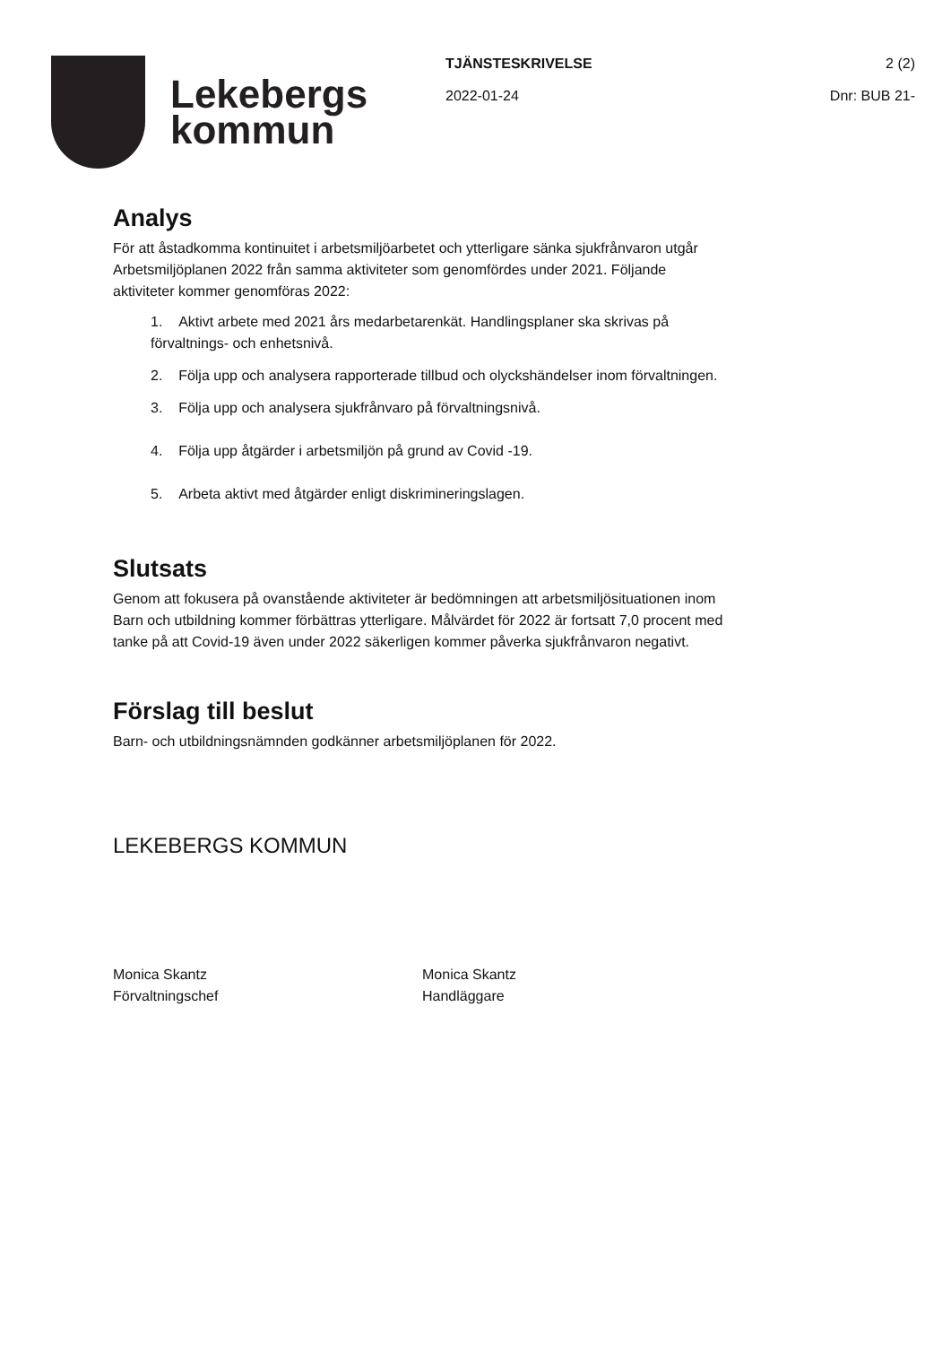Lekebergs
kommun
TJÄNSTESKRIVELSE 2 (2)
2022-01-24 Dnr: BUB 21-
Analys
För att åstadkomma kontinuitet i arbetsmiljöarbetet och ytterligare sänka sjukfrånvaron utgår Arbetsmiljöplanen 2022 från samma aktiviteter som genomfördes under 2021. Följande aktiviteter kommer genomföras 2022:
1. Aktivt arbete med 2021 års medarbetarenkät. Handlingsplaner ska skrivas på förvaltnings- och enhetsnivå.
2. Följa upp och analysera rapporterade tillbud och olyckshändelser inom förvaltningen.
3. Följa upp och analysera sjukfrånvaro på förvaltningsnivå.
4. Följa upp åtgärder i arbetsmiljön på grund av Covid -19.
5. Arbeta aktivt med åtgärder enligt diskrimineringslagen.
Slutsats
Genom att fokusera på ovanstående aktiviteter är bedömningen att arbetsmiljösituationen inom Barn och utbildning kommer förbättras ytterligare. Målvärdet för 2022 är fortsatt 7,0 procent med tanke på att Covid-19 även under 2022 säkerligen kommer påverka sjukfrånvaron negativt.
Förslag till beslut
Barn- och utbildningsnämnden godkänner arbetsmiljöplanen för 2022.
LEKEBERGS KOMMUN
Monica Skantz
Förvaltningschef
Monica Skantz
Handläggare